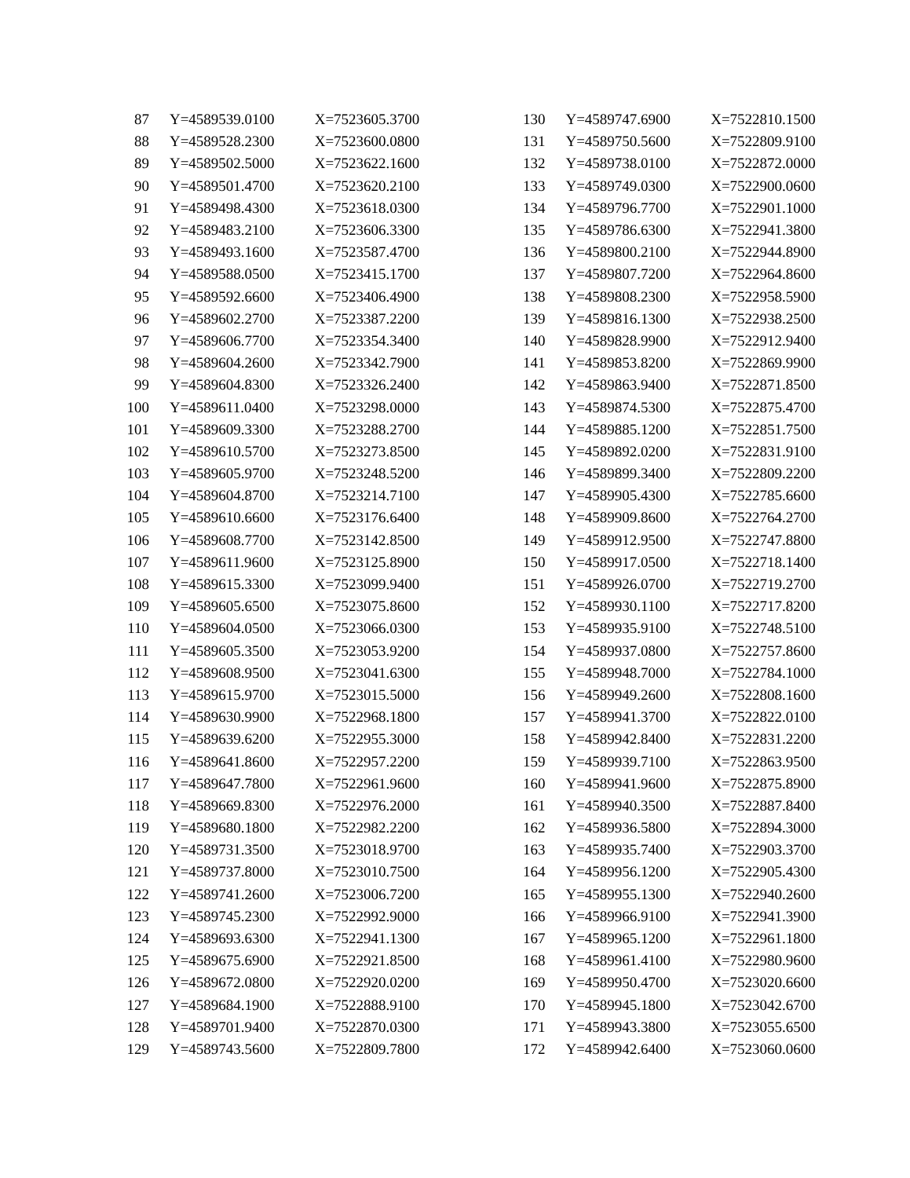| 87 | Y=4589539.0100 | X=7523605.3700 |
| 88 | Y=4589528.2300 | X=7523600.0800 |
| 89 | Y=4589502.5000 | X=7523622.1600 |
| 90 | Y=4589501.4700 | X=7523620.2100 |
| 91 | Y=4589498.4300 | X=7523618.0300 |
| 92 | Y=4589483.2100 | X=7523606.3300 |
| 93 | Y=4589493.1600 | X=7523587.4700 |
| 94 | Y=4589588.0500 | X=7523415.1700 |
| 95 | Y=4589592.6600 | X=7523406.4900 |
| 96 | Y=4589602.2700 | X=7523387.2200 |
| 97 | Y=4589606.7700 | X=7523354.3400 |
| 98 | Y=4589604.2600 | X=7523342.7900 |
| 99 | Y=4589604.8300 | X=7523326.2400 |
| 100 | Y=4589611.0400 | X=7523298.0000 |
| 101 | Y=4589609.3300 | X=7523288.2700 |
| 102 | Y=4589610.5700 | X=7523273.8500 |
| 103 | Y=4589605.9700 | X=7523248.5200 |
| 104 | Y=4589604.8700 | X=7523214.7100 |
| 105 | Y=4589610.6600 | X=7523176.6400 |
| 106 | Y=4589608.7700 | X=7523142.8500 |
| 107 | Y=4589611.9600 | X=7523125.8900 |
| 108 | Y=4589615.3300 | X=7523099.9400 |
| 109 | Y=4589605.6500 | X=7523075.8600 |
| 110 | Y=4589604.0500 | X=7523066.0300 |
| 111 | Y=4589605.3500 | X=7523053.9200 |
| 112 | Y=4589608.9500 | X=7523041.6300 |
| 113 | Y=4589615.9700 | X=7523015.5000 |
| 114 | Y=4589630.9900 | X=7522968.1800 |
| 115 | Y=4589639.6200 | X=7522955.3000 |
| 116 | Y=4589641.8600 | X=7522957.2200 |
| 117 | Y=4589647.7800 | X=7522961.9600 |
| 118 | Y=4589669.8300 | X=7522976.2000 |
| 119 | Y=4589680.1800 | X=7522982.2200 |
| 120 | Y=4589731.3500 | X=7523018.9700 |
| 121 | Y=4589737.8000 | X=7523010.7500 |
| 122 | Y=4589741.2600 | X=7523006.7200 |
| 123 | Y=4589745.2300 | X=7522992.9000 |
| 124 | Y=4589693.6300 | X=7522941.1300 |
| 125 | Y=4589675.6900 | X=7522921.8500 |
| 126 | Y=4589672.0800 | X=7522920.0200 |
| 127 | Y=4589684.1900 | X=7522888.9100 |
| 128 | Y=4589701.9400 | X=7522870.0300 |
| 129 | Y=4589743.5600 | X=7522809.7800 |
| 130 | Y=4589747.6900 | X=7522810.1500 |
| 131 | Y=4589750.5600 | X=7522809.9100 |
| 132 | Y=4589738.0100 | X=7522872.0000 |
| 133 | Y=4589749.0300 | X=7522900.0600 |
| 134 | Y=4589796.7700 | X=7522901.1000 |
| 135 | Y=4589786.6300 | X=7522941.3800 |
| 136 | Y=4589800.2100 | X=7522944.8900 |
| 137 | Y=4589807.7200 | X=7522964.8600 |
| 138 | Y=4589808.2300 | X=7522958.5900 |
| 139 | Y=4589816.1300 | X=7522938.2500 |
| 140 | Y=4589828.9900 | X=7522912.9400 |
| 141 | Y=4589853.8200 | X=7522869.9900 |
| 142 | Y=4589863.9400 | X=7522871.8500 |
| 143 | Y=4589874.5300 | X=7522875.4700 |
| 144 | Y=4589885.1200 | X=7522851.7500 |
| 145 | Y=4589892.0200 | X=7522831.9100 |
| 146 | Y=4589899.3400 | X=7522809.2200 |
| 147 | Y=4589905.4300 | X=7522785.6600 |
| 148 | Y=4589909.8600 | X=7522764.2700 |
| 149 | Y=4589912.9500 | X=7522747.8800 |
| 150 | Y=4589917.0500 | X=7522718.1400 |
| 151 | Y=4589926.0700 | X=7522719.2700 |
| 152 | Y=4589930.1100 | X=7522717.8200 |
| 153 | Y=4589935.9100 | X=7522748.5100 |
| 154 | Y=4589937.0800 | X=7522757.8600 |
| 155 | Y=4589948.7000 | X=7522784.1000 |
| 156 | Y=4589949.2600 | X=7522808.1600 |
| 157 | Y=4589941.3700 | X=7522822.0100 |
| 158 | Y=4589942.8400 | X=7522831.2200 |
| 159 | Y=4589939.7100 | X=7522863.9500 |
| 160 | Y=4589941.9600 | X=7522875.8900 |
| 161 | Y=4589940.3500 | X=7522887.8400 |
| 162 | Y=4589936.5800 | X=7522894.3000 |
| 163 | Y=4589935.7400 | X=7522903.3700 |
| 164 | Y=4589956.1200 | X=7522905.4300 |
| 165 | Y=4589955.1300 | X=7522940.2600 |
| 166 | Y=4589966.9100 | X=7522941.3900 |
| 167 | Y=4589965.1200 | X=7522961.1800 |
| 168 | Y=4589961.4100 | X=7522980.9600 |
| 169 | Y=4589950.4700 | X=7523020.6600 |
| 170 | Y=4589945.1800 | X=7523042.6700 |
| 171 | Y=4589943.3800 | X=7523055.6500 |
| 172 | Y=4589942.6400 | X=7523060.0600 |